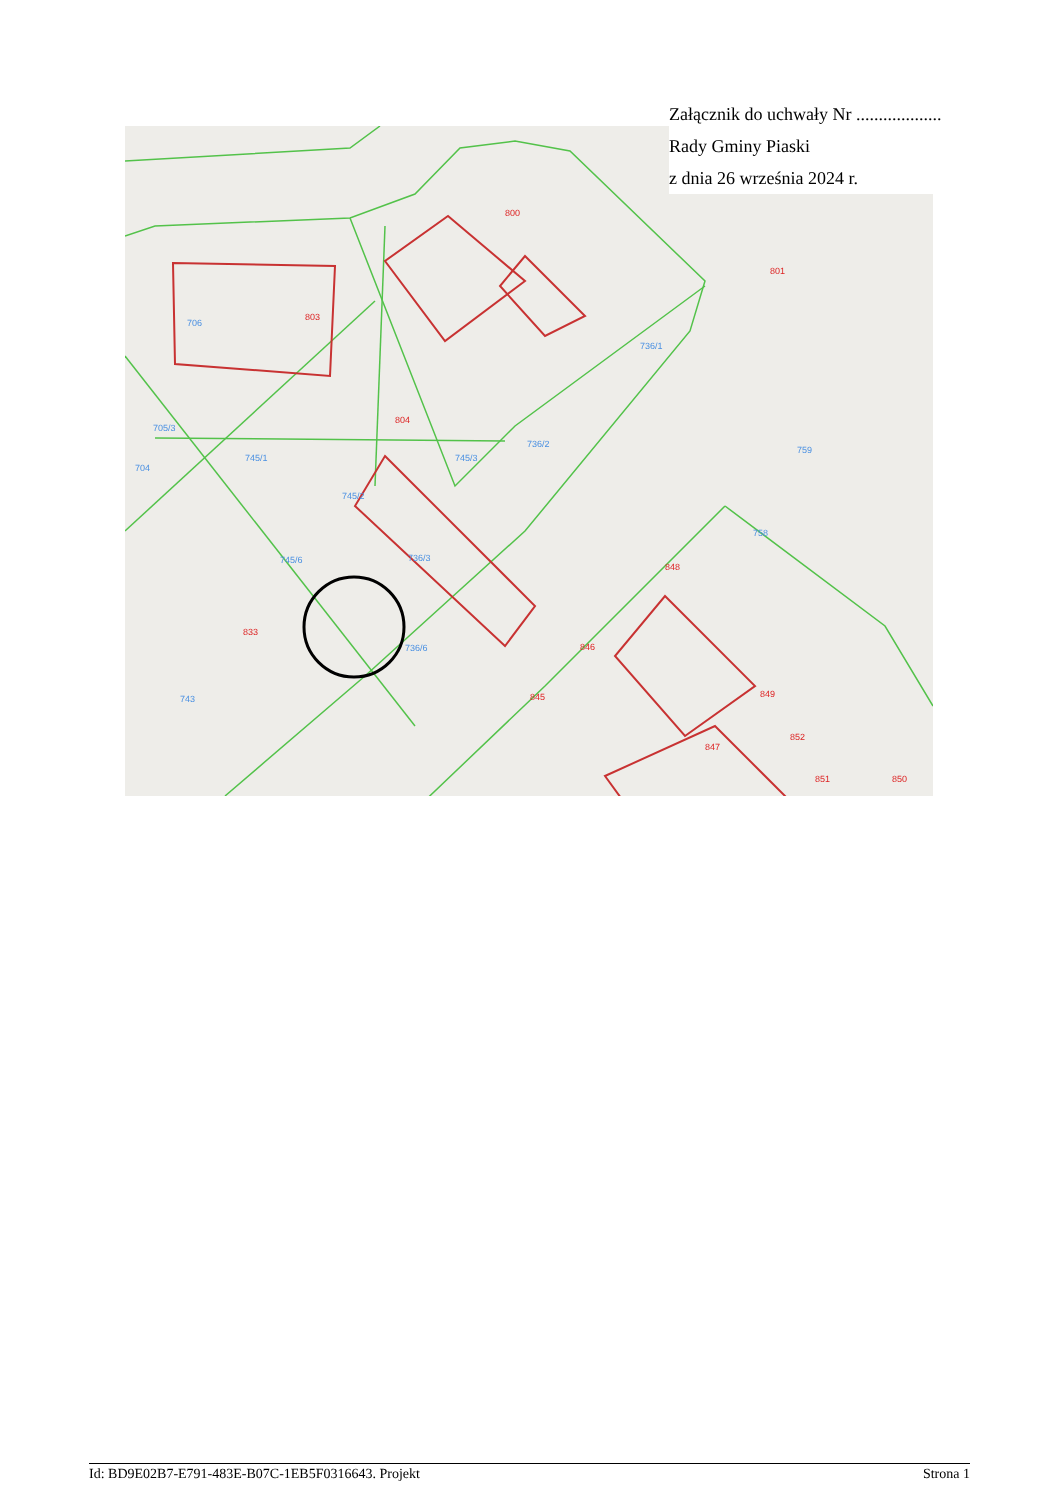Załącznik do uchwały Nr ...................
Rady Gminy Piaski
z dnia 26 września 2024 r.
800
803
804
801
833
848
846
845
849
852
851
850
847
706
705/3
704
745/1
745/2
745/3
736/2
736/3
736/6
736/1
759
758
745/6
743
Id: BD9E02B7-E791-483E-B07C-1EB5F0316643. Projekt Strona 1